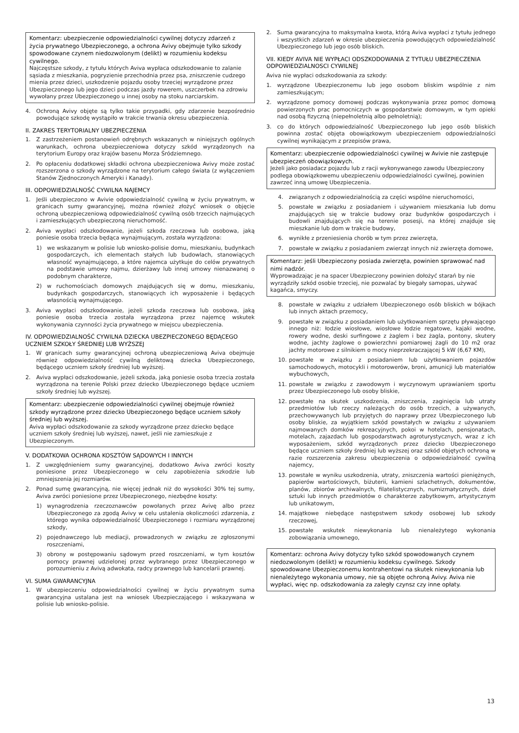Komentarz: ubezpieczenie odpowiedzialności cywilnej dotyczy zdarzeń z życia prywatnego Ubezpieczonego, a ochrona Avivy obejmuje tylko szkody spowodowane czynem niedozwolonym (delikt) w rozumieniu kodeksu cywilnego.
Najczęstsze szkody, z tytułu których Aviva wypłaca odszkodowanie to zalanie sąsiada z mieszkania, pogryzienie przechodnia przez psa, zniszczenie cudzego mienia przez dzieci, uszkodzenie pojazdu osoby trzeciej wyrządzone przez Ubezpieczonego lub jego dzieci podczas jazdy rowerem, uszczerbek na zdrowiu wywołany przez Ubezpieczonego u innej osoby na stoku narciarskim.
4. Ochroną Avivy objęte są tylko takie przypadki, gdy zdarzenie bezpośrednio powodujące szkodę wystąpiło w trakcie trwania okresu ubezpieczenia.
II. ZAKRES TERYTORIALNY UBEZPIECZENIA
1. Z zastrzeżeniem postanowień odrębnych wskazanych w niniejszych ogólnych warunkach, ochrona ubezpieczeniowa dotyczy szkód wyrządzonych na terytorium Europy oraz krajów basenu Morza Śródziemnego.
2. Po opłaceniu dodatkowej składki ochrona ubezpieczeniowa Avivy może zostać rozszerzona o szkody wyrządzone na terytorium całego świata (z wyłączeniem Stanów Zjednoczonych Ameryki i Kanady).
III. ODPOWIEDZIALNOŚĆ CYWILNA NAJEMCY
1. Jeśli ubezpieczono w Avivie odpowiedzialność cywilną w życiu prywatnym, w granicach sumy gwarancyjnej, można również złożyć wniosek o objęcie ochroną ubezpieczeniową odpowiedzialność cywilną osób trzecich najmujących i zamieszkujących ubezpieczoną nieruchomość.
2. Aviva wypłaci odszkodowanie, jeżeli szkoda rzeczowa lub osobowa, jaką poniesie osoba trzecia będąca wynajmującym, została wyrządzona:
1) we wskazanym w polisie lub wniosko-polisie domu, mieszkaniu, budynkach gospodarczych, ich elementach stałych lub budowlach, stanowiących własność wynajmującego, a które najemca użytkuje do celów prywatnych na podstawie umowy najmu, dzierżawy lub innej umowy nienazwanej o podobnym charakterze,
2) w ruchomościach domowych znajdujących się w domu, mieszkaniu, budynkach gospodarczych, stanowiących ich wyposażenie i będących własnością wynajmującego.
3. Aviva wypłaci odszkodowanie, jeżeli szkoda rzeczowa lub osobowa, jaką poniesie osoba trzecia została wyrządzona przez najemcę wskutek wykonywania czynności życia prywatnego w miejscu ubezpieczenia.
IV. ODPOWIEDZIALNOŚĆ CYWILNA DZIECKA UBEZPIECZONEGO BĘDĄCEGO UCZNIEM SZKOŁY ŚREDNIEJ LUB WYŻSZEJ
1. W granicach sumy gwarancyjnej ochroną ubezpieczeniową Aviva obejmuje również odpowiedzialność cywilną deliktową dziecka Ubezpieczonego, będącego uczniem szkoły średniej lub wyższej.
2. Aviva wypłaci odszkodowanie, jeżeli szkoda, jaką poniesie osoba trzecia została wyrządzona na terenie Polski przez dziecko Ubezpieczonego będące uczniem szkoły średniej lub wyższej.
Komentarz: ubezpieczenie odpowiedzialności cywilnej obejmuje również szkody wyrządzone przez dziecko Ubezpieczonego będące uczniem szkoły średniej lub wyższej.
Aviva wypłaci odszkodowanie za szkody wyrządzone przez dziecko będące uczniem szkoły średniej lub wyższej, nawet, jeśli nie zamieszkuje z Ubezpieczonym.
V. DODATKOWA OCHRONA KOSZTÓW SĄDOWYCH I INNYCH
1. Z uwzględnieniem sumy gwarancyjnej, dodatkowo Aviva zwróci koszty poniesione przez Ubezpieczonego w celu zapobieżenia szkodzie lub zmniejszenia jej rozmiarów.
2. Ponad sumę gwarancyjną, nie więcej jednak niż do wysokości 30% tej sumy, Aviva zwróci poniesione przez Ubezpieczonego, niezbędne koszty:
1) wynagrodzenia rzeczoznawców powołanych przez Avivę albo przez Ubezpieczonego za zgodą Avivy w celu ustalenia okoliczności zdarzenia, z którego wynika odpowiedzialność Ubezpieczonego i rozmiaru wyrządzonej szkody,
2) pojednawczego lub mediacji, prowadzonych w związku ze zgłoszonymi roszczeniami,
3) obrony w postępowaniu sądowym przed roszczeniami, w tym kosztów pomocy prawnej udzielonej przez wybranego przez Ubezpieczonego w porozumieniu z Avivą adwokata, radcy prawnego lub kancelarii prawnej.
VI. SUMA GWARANCYJNA
1. W ubezpieczeniu odpowiedzialności cywilnej w życiu prywatnym suma gwarancyjna ustalana jest na wniosek Ubezpieczającego i wskazywana w polisie lub wniosko-polisie.
2. Suma gwarancyjna to maksymalna kwota, którą Aviva wypłaci z tytułu jednego i wszystkich zdarzeń w okresie ubezpieczenia powodujących odpowiedzialność Ubezpieczonego lub jego osób bliskich.
VII. KIEDY AVIVA NIE WYPŁACI ODSZKODOWANIA Z TYTUŁU UBEZPIECZENIA ODPOWIEDZIALNOSCI CYWILNEJ
Aviva nie wypłaci odszkodowania za szkody:
1. wyrządzone Ubezpieczonemu lub jego osobom bliskim wspólnie z nim zamieszkującym;
2. wyrządzone pomocy domowej podczas wykonywania przez pomoc domową powierzonych prac pomocniczych w gospodarstwie domowym, w tym opieki nad osobą fizyczną (niepełnoletnią albo pełnoletnią);
3. co do których odpowiedzialność Ubezpieczonego lub jego osób bliskich powinna zostać objęta obowiązkowym ubezpieczeniem odpowiedzialności cywilnej wynikającym z przepisów prawa,
Komentarz: ubezpieczenie odpowiedzialności cywilnej w Avivie nie zastępuje ubezpieczeń obowiązkowych.
Jeżeli jako posiadacz pojazdu lub z racji wykonywanego zawodu Ubezpieczony podlega obowiązkowemu ubezpieczeniu odpowiedzialności cywilnej, powinien zawrzeć inną umowę Ubezpieczenia.
4. związanych z odpowiedzialnością za części wspólne nieruchomości,
5. powstałe w związku z posiadaniem i używaniem mieszkania lub domu znajdujących się w trakcie budowy oraz budynków gospodarczych i budowli znajdujących się na terenie posesji, na której znajduje się mieszkanie lub dom w trakcie budowy,
6. wynikłe z przeniesienia chorób w tym przez zwierzęta,
7. powstałe w związku z posiadaniem zwierząt innych niż zwierzęta domowe,
Komentarz: jeśli Ubezpieczony posiada zwierzęta, powinien sprawować nad nimi nadzór.
Wyprowadzając je na spacer Ubezpieczony powinien dołożyć starań by nie wyrządziły szkód osobie trzeciej, nie pozwalać by biegały samopas, używać kagańca, smyczy.
8. powstałe w związku z udziałem Ubezpieczonego osób bliskich w bójkach lub innych aktach przemocy,
9. powstałe w związku z posiadaniem lub użytkowaniem sprzętu pływającego innego niż: łodzie wiosłowe, wiosłowe łodzie regatowe, kajaki wodne, rowery wodne, deski surfingowe z żaglem i bez żagla, pontony, skutery wodne, jachty żaglowe o powierzchni pomiarowej żagli do 10 m2 oraz jachty motorowe z silnikiem o mocy nieprzekraczającej 5 kW (6,67 KM),
10. powstałe w związku z posiadaniem lub użytkowaniem pojazdów samochodowych, motocykli i motorowerów, broni, amunicji lub materiałów wybuchowych,
11. powstałe w związku z zawodowym i wyczynowym uprawianiem sportu przez Ubezpieczonego lub osoby bliskie,
12. powstałe na skutek uszkodzenia, zniszczenia, zaginięcia lub utraty przedmiotów lub rzeczy należących do osób trzecich, a używanych, przechowywanych lub przyjętych do naprawy przez Ubezpieczonego lub osoby bliskie, za wyjątkiem szkód powstałych w związku z używaniem najmowanych domków rekreacyjnych, pokoi w hotelach, pensjonatach, motelach, zajazdach lub gospodarstwach agroturystycznych, wraz z ich wyposażeniem, szkód wyrządzonych przez dziecko Ubezpieczonego będące uczniem szkoły średniej lub wyższej oraz szkód objętych ochroną w razie rozszerzenia zakresu ubezpieczenia o odpowiedzialność cywilną najemcy,
13. powstałe w wyniku uszkodzenia, utraty, zniszczenia wartości pieniężnych, papierów wartościowych, biżuterii, kamieni szlachetnych, dokumentów, planów, zbiorów archiwalnych, filatelistycznych, numizmatycznych, dzieł sztuki lub innych przedmiotów o charakterze zabytkowym, artystycznym lub unikatowym,
14. majątkowe niebędące następstwem szkody osobowej lub szkody rzeczowej,
15. powstałe wskutek niewykonania lub nienależytego wykonania zobowiązania umownego,
Komentarz: ochrona Avivy dotyczy tylko szkód spowodowanych czynem niedozwolonym (delikt) w rozumieniu kodeksu cywilnego. Szkody spowodowane Ubezpieczonemu kontrahentowi na skutek niewykonania lub nienależytego wykonania umowy, nie są objęte ochroną Avivy. Aviva nie wypłaci, więc np. odszkodowania za zaległy czynsz czy inne opłaty.
13